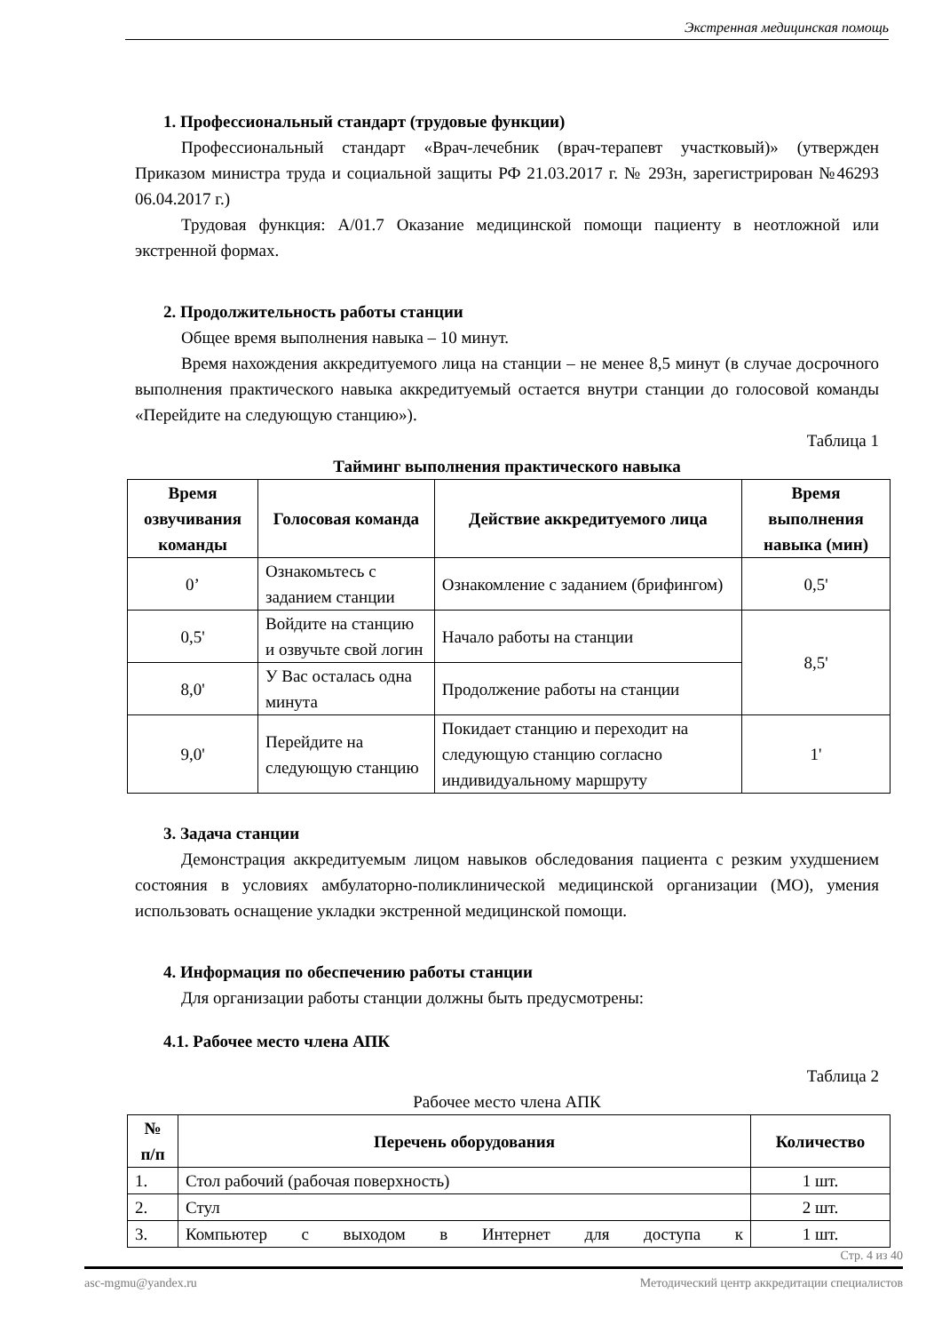Экстренная медицинская помощь
1. Профессиональный стандарт (трудовые функции)
Профессиональный стандарт «Врач-лечебник (врач-терапевт участковый)» (утвержден Приказом министра труда и социальной защиты РФ 21.03.2017 г. № 293н, зарегистрирован №46293 06.04.2017 г.)
Трудовая функция: A/01.7 Оказание медицинской помощи пациенту в неотложной или экстренной формах.
2. Продолжительность работы станции
Общее время выполнения навыка – 10 минут.
Время нахождения аккредитуемого лица на станции – не менее 8,5 минут (в случае досрочного выполнения практического навыка аккредитуемый остается внутри станции до голосовой команды «Перейдите на следующую станцию»).
Таблица 1
Тайминг выполнения практического навыка
| Время озвучивания команды | Голосовая команда | Действие аккредитуемого лица | Время выполнения навыка (мин) |
| --- | --- | --- | --- |
| 0’ | Ознакомьтесь с заданием станции | Ознакомление с заданием (брифингом) | 0,5' |
| 0,5' | Войдите на станцию и озвучьте свой логин | Начало работы на станции | 8,5' |
| 8,0' | У Вас осталась одна минута | Продолжение работы на станции | |
| 9,0' | Перейдите на следующую станцию | Покидает станцию и переходит на следующую станцию согласно индивидуальному маршруту | 1' |
3. Задача станции
Демонстрация аккредитуемым лицом навыков обследования пациента с резким ухудшением состояния в условиях амбулаторно-поликлинической медицинской организации (МО), умения использовать оснащение укладки экстренной медицинской помощи.
4. Информация по обеспечению работы станции
Для организации работы станции должны быть предусмотрены:
4.1. Рабочее место члена АПК
Таблица 2
Рабочее место члена АПК
| № п/п | Перечень оборудования | Количество |
| --- | --- | --- |
| 1. | Стол рабочий (рабочая поверхность) | 1 шт. |
| 2. | Стул | 2 шт. |
| 3. | Компьютер с выходом в Интернет для доступа к | 1 шт. |
Стр. 4 из 40
asc-mgmu@yandex.ru Методический центр аккредитации специалистов